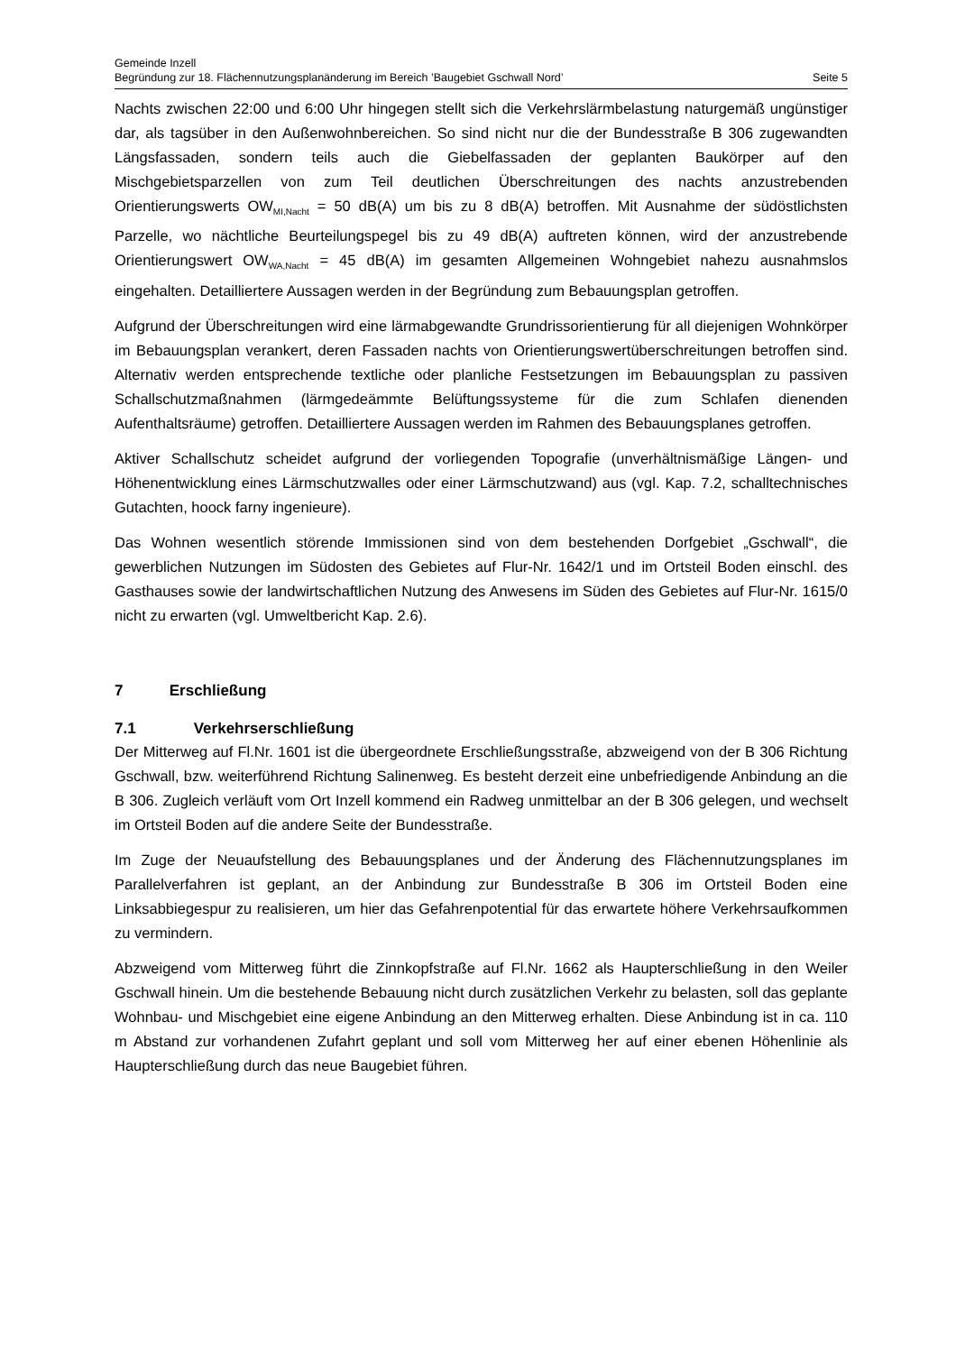Gemeinde Inzell
Begründung zur 18. Flächennutzungsplanänderung im Bereich ’Baugebiet Gschwall Nord’ Seite 5
Nachts zwischen 22:00 und 6:00 Uhr hingegen stellt sich die Verkehrslärmbelastung naturgemäß ungünstiger dar, als tagsüber in den Außenwohnbereichen. So sind nicht nur die der Bundesstraße B 306 zugewandten Längsfassaden, sondern teils auch die Giebelfassaden der geplanten Baukörper auf den Mischgebietsparzellen von zum Teil deutlichen Überschreitungen des nachts anzustrebenden Orientierungswerts OW<sub>MI,Nacht</sub> = 50 dB(A) um bis zu 8 dB(A) betroffen. Mit Ausnahme der südöstlichsten Parzelle, wo nächtliche Beurteilungspegel bis zu 49 dB(A) auftreten können, wird der anzustrebende Orientierungswert OW<sub>WA,Nacht</sub> = 45 dB(A) im gesamten Allgemeinen Wohngebiet nahezu ausnahmslos eingehalten. Detailliertere Aussagen werden in der Begründung zum Bebauungsplan getroffen.
Aufgrund der Überschreitungen wird eine lärmabgewandte Grundrissorientierung für all diejenigen Wohnkörper im Bebauungsplan verankert, deren Fassaden nachts von Orientierungswertüberschreitungen betroffen sind. Alternativ werden entsprechende textliche oder planliche Festsetzungen im Bebauungsplan zu passiven Schallschutzmaßnahmen (lärmgedeämmte Belüftungssysteme für die zum Schlafen dienenden Aufenthaltsräume) getroffen. Detailliertere Aussagen werden im Rahmen des Bebauungsplanes getroffen.
Aktiver Schallschutz scheidet aufgrund der vorliegenden Topografie (unverhältnismäßige Längen- und Höhenentwicklung eines Lärmschutzwalles oder einer Lärmschutzwand) aus (vgl. Kap. 7.2, schalltechnisches Gutachten, hoock farny ingenieure).
Das Wohnen wesentlich störende Immissionen sind von dem bestehenden Dorfgebiet „Gschwall“, die gewerblichen Nutzungen im Südosten des Gebietes auf Flur-Nr. 1642/1 und im Ortsteil Boden einschl. des Gasthauses sowie der landwirtschaftlichen Nutzung des Anwesens im Süden des Gebietes auf Flur-Nr. 1615/0 nicht zu erwarten (vgl. Umweltbericht Kap. 2.6).
7 Erschließung
7.1 Verkehrserschließung
Der Mitterweg auf Fl.Nr. 1601 ist die übergeordnete Erschließungsstraße, abzweigend von der B 306 Richtung Gschwall, bzw. weiterführend Richtung Salinenweg. Es besteht derzeit eine unbefriedigende Anbindung an die B 306. Zugleich verläuft vom Ort Inzell kommend ein Radweg unmittelbar an der B 306 gelegen, und wechselt im Ortsteil Boden auf die andere Seite der Bundesstraße.
Im Zuge der Neuaufstellung des Bebauungsplanes und der Änderung des Flächennutzungsplanes im Parallelverfahren ist geplant, an der Anbindung zur Bundesstraße B 306 im Ortsteil Boden eine Linksabbiegespur zu realisieren, um hier das Gefahrenpotential für das erwartete höhere Verkehrsaufkommen zu vermindern.
Abzweigend vom Mitterweg führt die Zinnkopfstraße auf Fl.Nr. 1662 als Haupterschließung in den Weiler Gschwall hinein. Um die bestehende Bebauung nicht durch zusätzlichen Verkehr zu belasten, soll das geplante Wohnbau- und Mischgebiet eine eigene Anbindung an den Mitterweg erhalten. Diese Anbindung ist in ca. 110 m Abstand zur vorhandenen Zufahrt geplant und soll vom Mitterweg her auf einer ebenen Höhenlinie als Haupterschließung durch das neue Baugebiet führen.